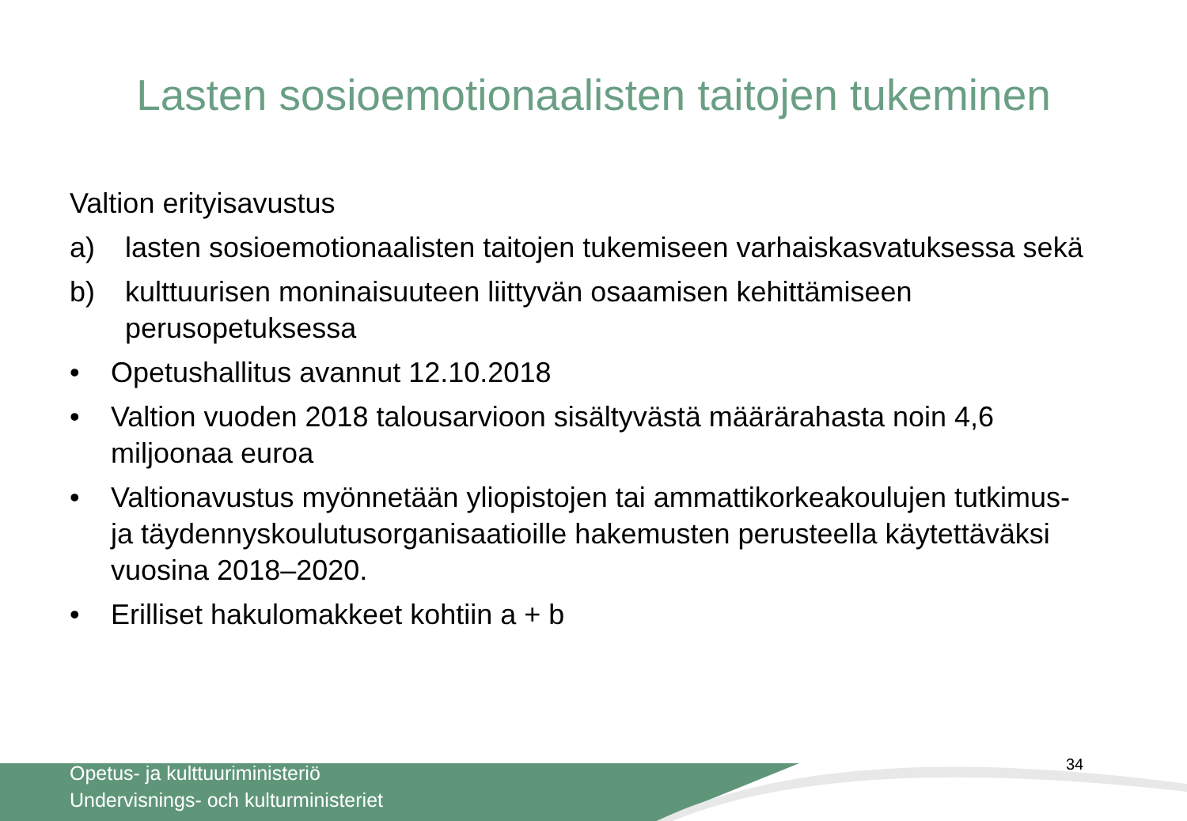Lasten sosioemotionaalisten taitojen tukeminen
Valtion erityisavustus
a) lasten sosioemotionaalisten taitojen tukemiseen varhaiskasvatuksessa sekä
b) kulttuurisen moninaisuuteen liittyvän osaamisen kehittämiseen perusopetuksessa
• Opetushallitus avannut 12.10.2018
• Valtion vuoden 2018 talousarvioon sisältyvästä määrärahasta noin 4,6 miljoonaa euroa
• Valtionavustus myönnetään yliopistojen tai ammattikorkeakoulujen tutkimus- ja täydennyskoulutusorganisaatioille hakemusten perusteella käytettäväksi vuosina 2018–2020.
• Erilliset hakulomakkeet kohtiin a + b
Opetus- ja kulttuuriministeriö
Undervisnings- och kulturministeriet
34